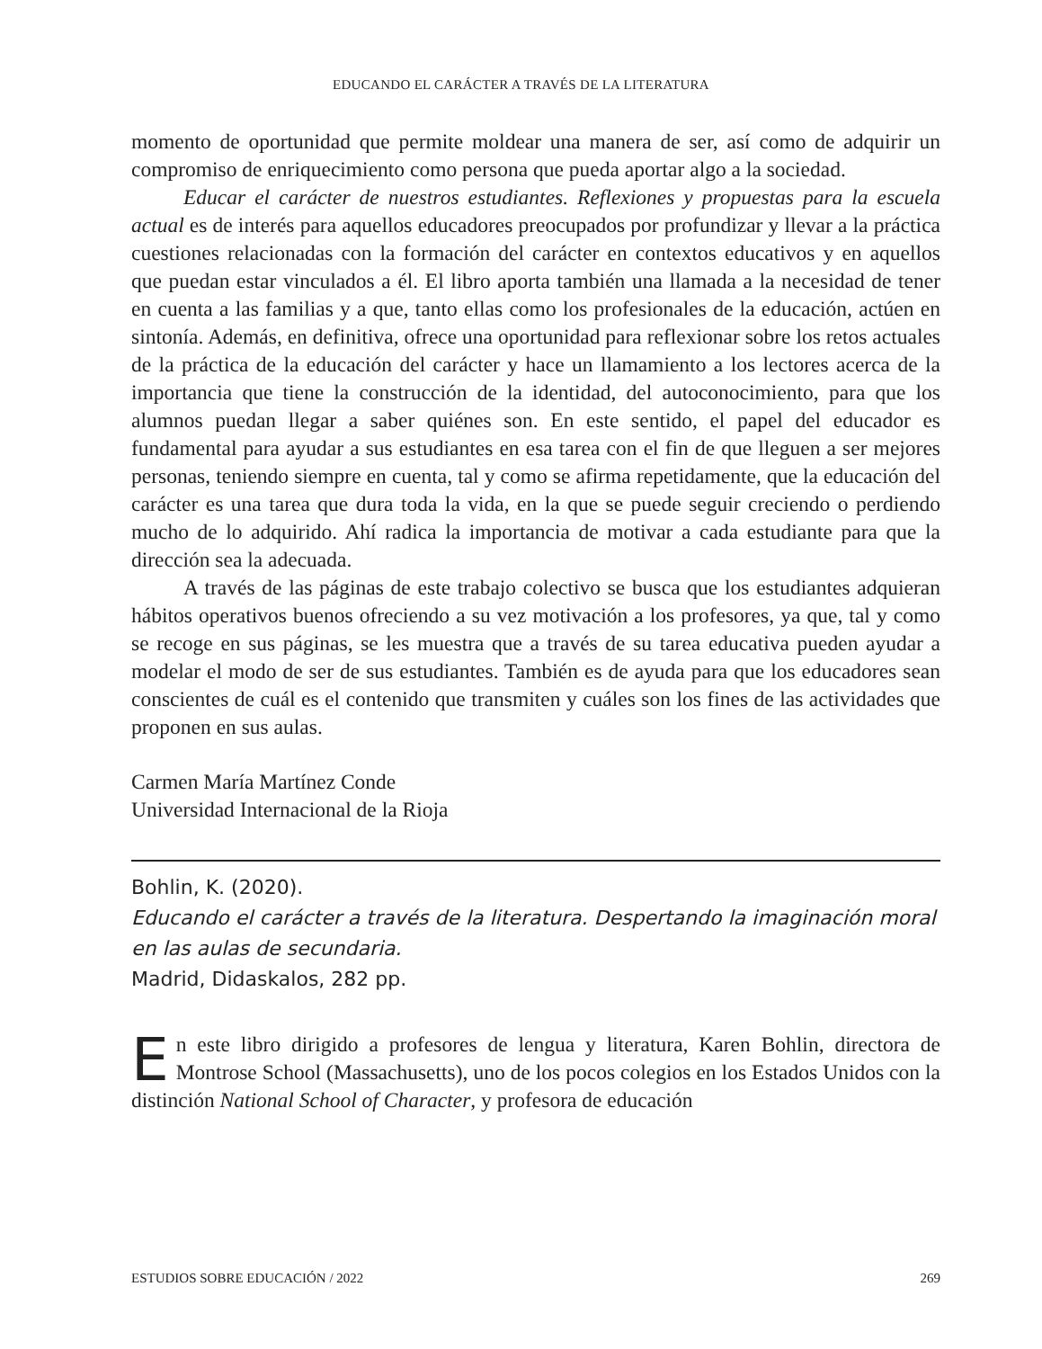EDUCANDO EL CARÁCTER A TRAVÉS DE LA LITERATURA
momento de oportunidad que permite moldear una manera de ser, así como de adquirir un compromiso de enriquecimiento como persona que pueda aportar algo a la sociedad.
Educar el carácter de nuestros estudiantes. Reflexiones y propuestas para la escuela actual es de interés para aquellos educadores preocupados por profundizar y llevar a la práctica cuestiones relacionadas con la formación del carácter en contextos educativos y en aquellos que puedan estar vinculados a él. El libro aporta también una llamada a la necesidad de tener en cuenta a las familias y a que, tanto ellas como los profesionales de la educación, actúen en sintonía. Además, en definitiva, ofrece una oportunidad para reflexionar sobre los retos actuales de la práctica de la educación del carácter y hace un llamamiento a los lectores acerca de la importancia que tiene la construcción de la identidad, del autoconocimiento, para que los alumnos puedan llegar a saber quiénes son. En este sentido, el papel del educador es fundamental para ayudar a sus estudiantes en esa tarea con el fin de que lleguen a ser mejores personas, teniendo siempre en cuenta, tal y como se afirma repetidamente, que la educación del carácter es una tarea que dura toda la vida, en la que se puede seguir creciendo o perdiendo mucho de lo adquirido. Ahí radica la importancia de motivar a cada estudiante para que la dirección sea la adecuada.
A través de las páginas de este trabajo colectivo se busca que los estudiantes adquieran hábitos operativos buenos ofreciendo a su vez motivación a los profesores, ya que, tal y como se recoge en sus páginas, se les muestra que a través de su tarea educativa pueden ayudar a modelar el modo de ser de sus estudiantes. También es de ayuda para que los educadores sean conscientes de cuál es el contenido que transmiten y cuáles son los fines de las actividades que proponen en sus aulas.
Carmen María Martínez Conde
Universidad Internacional de la Rioja
Bohlin, K. (2020).
Educando el carácter a través de la literatura. Despertando la imaginación moral en las aulas de secundaria.
Madrid, Didaskalos, 282 pp.
En este libro dirigido a profesores de lengua y literatura, Karen Bohlin, directora de Montrose School (Massachusetts), uno de los pocos colegios en los Estados Unidos con la distinción National School of Character, y profesora de educación
ESTUDIOS SOBRE EDUCACIÓN / 2022 269